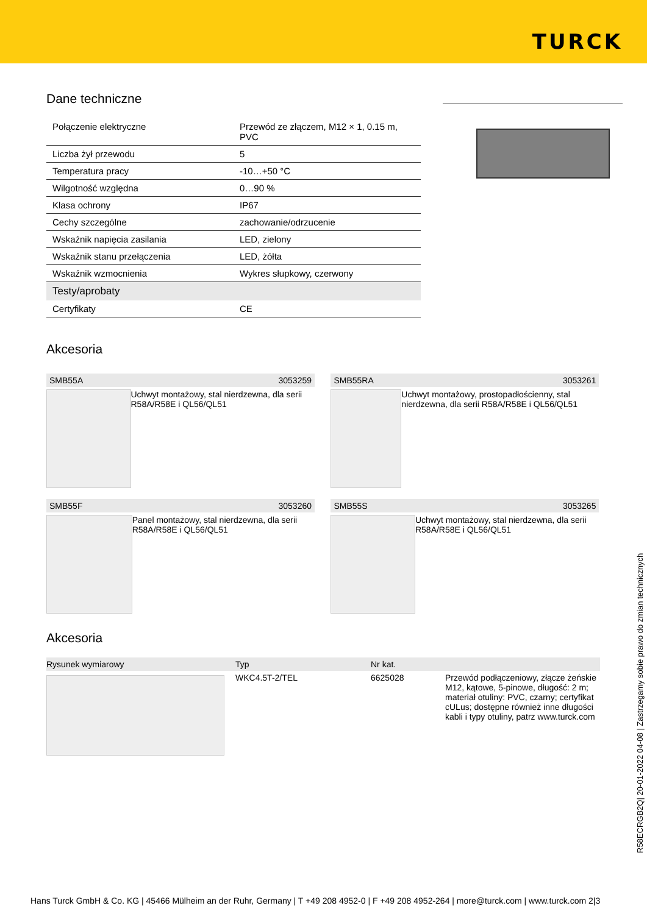TURCK
Dane techniczne
| Połączenie elektryczne | Przewód ze złączem, M12 × 1, 0.15 m, PVC |
| Liczba żył przewodu | 5 |
| Temperatura pracy | -10…+50 °C |
| Wilgotność względna | 0…90 % |
| Klasa ochrony | IP67 |
| Cechy szczególne | zachowanie/odrzucenie |
| Wskaźnik napięcia zasilania | LED, zielony |
| Wskaźnik stanu przełączenia | LED, żółta |
| Wskaźnik wzmocnienia | Wykres słupkowy, czerwony |
| Testy/aprobaty | |
| Certyfikaty | CE |
Akcesoria
SMB55A 3053259
Uchwyt montażowy, stal nierdzewna, dla serii R58A/R58E i QL56/QL51
SMB55RA 3053261
Uchwyt montażowy, prostopadłościenny, stal nierdzewna, dla serii R58A/R58E i QL56/QL51
SMB55F 3053260
Panel montażowy, stal nierdzewna, dla serii R58A/R58E i QL56/QL51
SMB55S 3053265
Uchwyt montażowy, stal nierdzewna, dla serii R58A/R58E i QL56/QL51
Akcesoria
| Rysunek wymiarowy | Typ | Nr kat. | |
| --- | --- | --- | --- |
| | WKC4.5T-2/TEL | 6625028 | Przewód podłączeniowy, złącze żeńskie M12, kątowe, 5-pinowe, długość: 2 m; materiał otuliny: PVC, czarny; certyfikat cULus; dostępne również inne długości kabli i typy otuliny, patrz www.turck.com |
R58ECRGB2Q| 20-01-2022 04-08 | Zastrzegamy sobie prawo do zmian technicznych
Hans Turck GmbH & Co. KG | 45466 Mülheim an der Ruhr, Germany | T +49 208 4952-0 | F +49 208 4952-264 | more@turck.com | www.turck.com 2|3